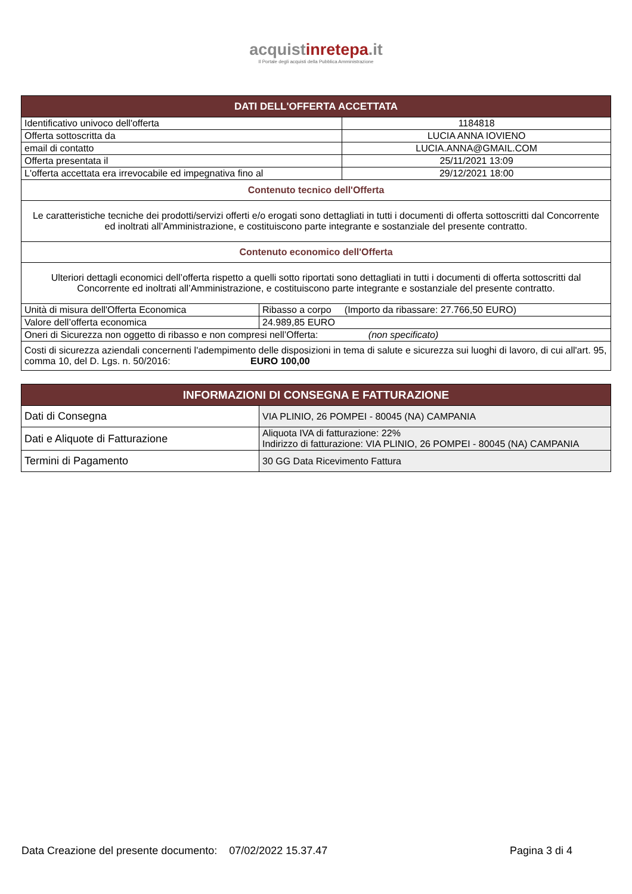acquistinrete pa.it
Il Portale degli acquisti della Pubblica Amministrazione
| DATI DELL'OFFERTA ACCETTATA | | |
| --- | --- | --- |
| Identificativo univoco dell'offerta | | 1184818 |
| Offerta sottoscritta da | | LUCIA ANNA IOVIENO |
| email di contatto | | LUCIA.ANNA@GMAIL.COM |
| Offerta presentata il | | 25/11/2021 13:09 |
| L'offerta accettata era irrevocabile ed impegnativa fino al | | 29/12/2021 18:00 |
| Contenuto tecnico dell'Offerta | | |
| Le caratteristiche tecniche dei prodotti/servizi offerti e/o erogati sono dettagliati in tutti i documenti di offerta sottoscritti dal Concorrente ed inoltrati all’Amministrazione, e costituiscono parte integrante e sostanziale del presente contratto. | | |
| Contenuto economico dell'Offerta | | |
| Ulteriori dettagli economici dell’offerta rispetto a quelli sotto riportati sono dettagliati in tutti i documenti di offerta sottoscritti dal Concorrente ed inoltrati all’Amministrazione, e costituiscono parte integrante e sostanziale del presente contratto. | | |
| Unità di misura dell'Offerta Economica | Ribasso a corpo (Importo da ribassare: 27.766,50 EURO) | |
| Valore dell’offerta economica | 24.989,85 EURO | |
| Oneri di Sicurezza non oggetto di ribasso e non compresi nell’Offerta: (non specificato) | | |
| Costi di sicurezza aziendali concernenti l'adempimento delle disposizioni in tema di salute e sicurezza sui luoghi di lavoro, di cui all'art. 95, comma 10, del D. Lgs. n. 50/2016: EURO 100,00 | | |
| INFORMAZIONI DI CONSEGNA E FATTURAZIONE | |
| --- | --- |
| Dati di Consegna | VIA PLINIO, 26 POMPEI - 80045 (NA) CAMPANIA |
| Dati e Aliquote di Fatturazione | Aliquota IVA di fatturazione: 22% Indirizzo di fatturazione: VIA PLINIO, 26 POMPEI - 80045 (NA) CAMPANIA |
| Termini di Pagamento | 30 GG Data Ricevimento Fattura |
Data Creazione del presente documento: 07/02/2022 15.37.47 Pagina 3 di 4